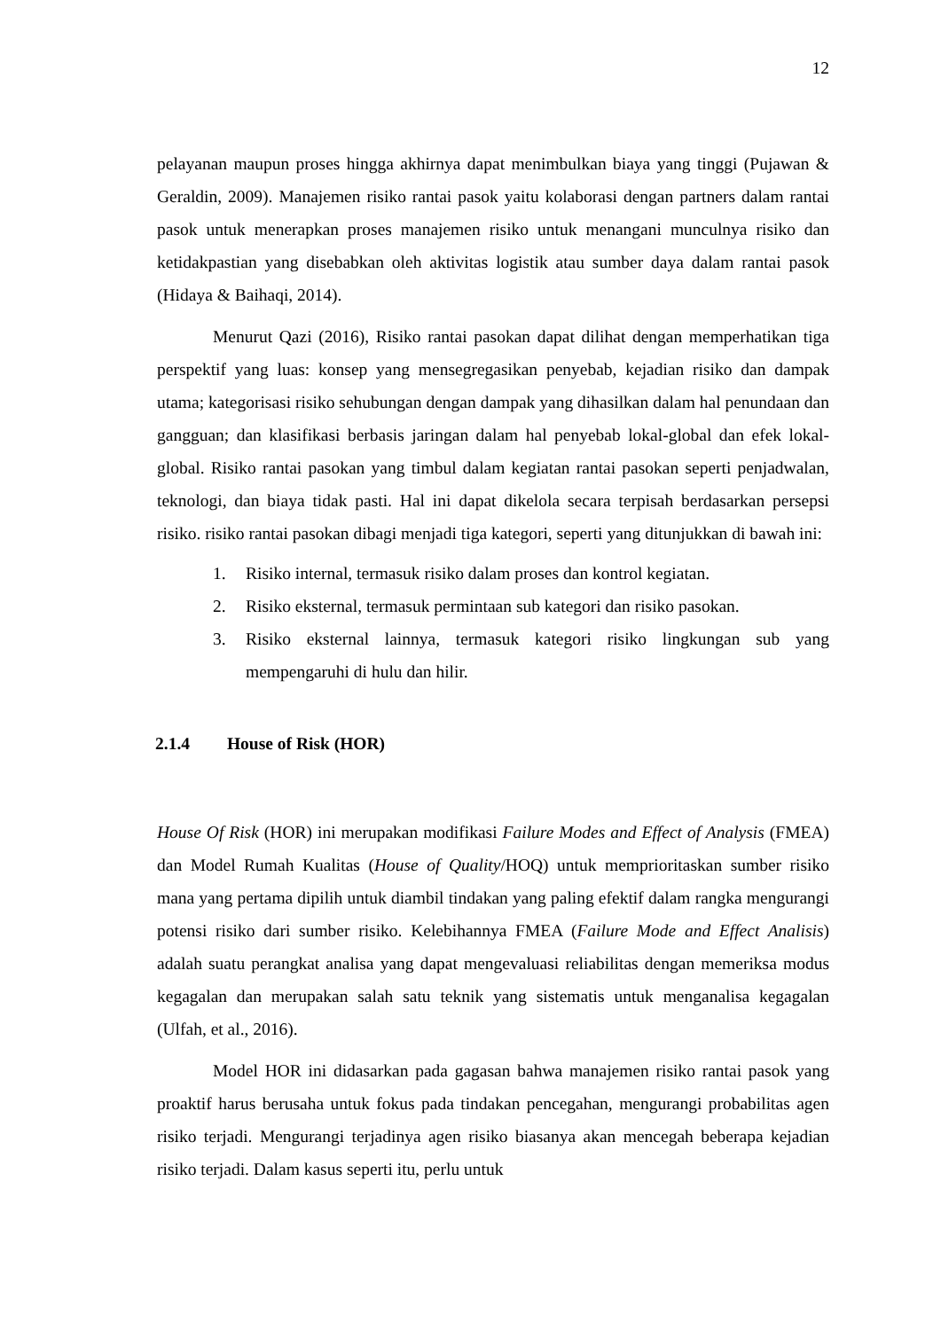12
pelayanan maupun proses hingga akhirnya dapat menimbulkan biaya yang tinggi (Pujawan & Geraldin, 2009). Manajemen risiko rantai pasok yaitu kolaborasi dengan partners dalam rantai pasok untuk menerapkan proses manajemen risiko untuk menangani munculnya risiko dan ketidakpastian yang disebabkan oleh aktivitas logistik atau sumber daya dalam rantai pasok (Hidaya & Baihaqi, 2014).
Menurut Qazi (2016), Risiko rantai pasokan dapat dilihat dengan memperhatikan tiga perspektif yang luas: konsep yang mensegregasikan penyebab, kejadian risiko dan dampak utama; kategorisasi risiko sehubungan dengan dampak yang dihasilkan dalam hal penundaan dan gangguan; dan klasifikasi berbasis jaringan dalam hal penyebab lokal-global dan efek lokal-global. Risiko rantai pasokan yang timbul dalam kegiatan rantai pasokan seperti penjadwalan, teknologi, dan biaya tidak pasti. Hal ini dapat dikelola secara terpisah berdasarkan persepsi risiko. risiko rantai pasokan dibagi menjadi tiga kategori, seperti yang ditunjukkan di bawah ini:
1. Risiko internal, termasuk risiko dalam proses dan kontrol kegiatan.
2. Risiko eksternal, termasuk permintaan sub kategori dan risiko pasokan.
3. Risiko eksternal lainnya, termasuk kategori risiko lingkungan sub yang mempengaruhi di hulu dan hilir.
2.1.4 House of Risk (HOR)
House Of Risk (HOR) ini merupakan modifikasi Failure Modes and Effect of Analysis (FMEA) dan Model Rumah Kualitas (House of Quality/HOQ) untuk memprioritaskan sumber risiko mana yang pertama dipilih untuk diambil tindakan yang paling efektif dalam rangka mengurangi potensi risiko dari sumber risiko. Kelebihannya FMEA (Failure Mode and Effect Analisis) adalah suatu perangkat analisa yang dapat mengevaluasi reliabilitas dengan memeriksa modus kegagalan dan merupakan salah satu teknik yang sistematis untuk menganalisa kegagalan (Ulfah, et al., 2016).
Model HOR ini didasarkan pada gagasan bahwa manajemen risiko rantai pasok yang proaktif harus berusaha untuk fokus pada tindakan pencegahan, mengurangi probabilitas agen risiko terjadi. Mengurangi terjadinya agen risiko biasanya akan mencegah beberapa kejadian risiko terjadi. Dalam kasus seperti itu, perlu untuk